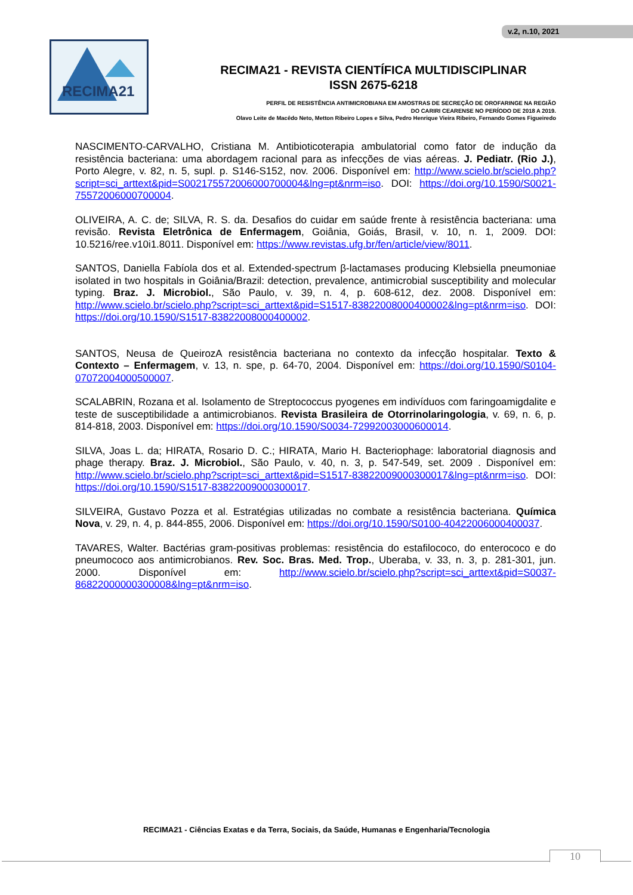v.2, n.10, 2021
RECIMA21
RECIMA21 - REVISTA CIENTÍFICA MULTIDISCIPLINAR
ISSN 2675-6218
PERFIL DE RESISTÊNCIA ANTIMICROBIANA EM AMOSTRAS DE SECREÇÃO DE OROFARINGE NA REGIÃO
DO CARIRI CEARENSE NO PERÍODO DE 2018 A 2019.
Olavo Leite de Macêdo Neto, Metton Ribeiro Lopes e Silva, Pedro Henrique Vieira Ribeiro, Fernando Gomes Figueiredo
NASCIMENTO-CARVALHO, Cristiana M. Antibioticoterapia ambulatorial como fator de indução da resistência bacteriana: uma abordagem racional para as infecções de vias aéreas. J. Pediatr. (Rio J.), Porto Alegre, v. 82, n. 5, supl. p. S146-S152, nov. 2006. Disponível em: http://www.scielo.br/scielo.php?script=sci_arttext&pid=S002175572006000700004&lng=pt&nrm=iso. DOI: https://doi.org/10.1590/S0021-75572006000700004.
OLIVEIRA, A. C. de; SILVA, R. S. da. Desafios do cuidar em saúde frente à resistência bacteriana: uma revisão. Revista Eletrônica de Enfermagem, Goiânia, Goiás, Brasil, v. 10, n. 1, 2009. DOI: 10.5216/ree.v10i1.8011. Disponível em: https://www.revistas.ufg.br/fen/article/view/8011.
SANTOS, Daniella Fabíola dos et al. Extended-spectrum β-lactamases producing Klebsiella pneumoniae isolated in two hospitals in Goiânia/Brazil: detection, prevalence, antimicrobial susceptibility and molecular typing. Braz. J. Microbiol., São Paulo, v. 39, n. 4, p. 608-612, dez. 2008. Disponível em: http://www.scielo.br/scielo.php?script=sci_arttext&pid=S1517-83822008000400002&lng=pt&nrm=iso. DOI: https://doi.org/10.1590/S1517-83822008000400002.
SANTOS, Neusa de QueirozA resistência bacteriana no contexto da infecção hospitalar. Texto & Contexto – Enfermagem, v. 13, n. spe, p. 64-70, 2004. Disponível em: https://doi.org/10.1590/S0104-07072004000500007.
SCALABRIN, Rozana et al. Isolamento de Streptococcus pyogenes em indivíduos com faringoamigdalite e teste de susceptibilidade a antimicrobianos. Revista Brasileira de Otorrinolaringologia, v. 69, n. 6, p. 814-818, 2003. Disponível em: https://doi.org/10.1590/S0034-72992003000600014.
SILVA, Joas L. da; HIRATA, Rosario D. C.; HIRATA, Mario H. Bacteriophage: laboratorial diagnosis and phage therapy. Braz. J. Microbiol., São Paulo, v. 40, n. 3, p. 547-549, set. 2009 . Disponível em: http://www.scielo.br/scielo.php?script=sci_arttext&pid=S1517-83822009000300017&lng=pt&nrm=iso. DOI: https://doi.org/10.1590/S1517-83822009000300017.
SILVEIRA, Gustavo Pozza et al. Estratégias utilizadas no combate a resistência bacteriana. Química Nova, v. 29, n. 4, p. 844-855, 2006. Disponível em: https://doi.org/10.1590/S0100-40422006000400037.
TAVARES, Walter. Bactérias gram-positivas problemas: resistência do estafilococo, do enterococo e do pneumococo aos antimicrobianos. Rev. Soc. Bras. Med. Trop., Uberaba, v. 33, n. 3, p. 281-301, jun. 2000. Disponível em: http://www.scielo.br/scielo.php?script=sci_arttext&pid=S0037-86822000000300008&lng=pt&nrm=iso.
RECIMA21 - Ciências Exatas e da Terra, Sociais, da Saúde, Humanas e Engenharia/Tecnologia
10